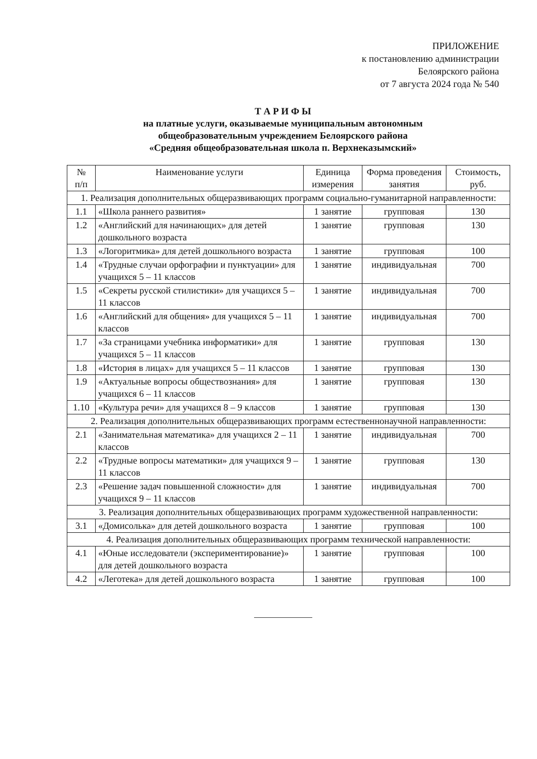ПРИЛОЖЕНИЕ
к постановлению администрации
Белоярского района
от 7 августа 2024 года № 540
Т А Р И Ф Ы
на платные услуги, оказываемые муниципальным автономным
общеобразовательным учреждением Белоярского района
«Средняя общеобразовательная школа п. Верхнеказымский»
| № п/п | Наименование услуги | Единица измерения | Форма проведения занятия | Стоимость, руб. |
| --- | --- | --- | --- | --- |
| 1. Реализация дополнительных общеразвивающих программ социально-гуманитарной направленности: | | | | |
| 1.1 | «Школа раннего развития» | 1 занятие | групповая | 130 |
| 1.2 | «Английский для начинающих» для детей дошкольного возраста | 1 занятие | групповая | 130 |
| 1.3 | «Логоритмика» для детей дошкольного возраста | 1 занятие | групповая | 100 |
| 1.4 | «Трудные случаи орфографии и пунктуации» для учащихся 5 – 11 классов | 1 занятие | индивидуальная | 700 |
| 1.5 | «Секреты русской стилистики» для учащихся 5 – 11 классов | 1 занятие | индивидуальная | 700 |
| 1.6 | «Английский для общения» для учащихся 5 – 11 классов | 1 занятие | индивидуальная | 700 |
| 1.7 | «За страницами учебника информатики» для учащихся 5 – 11 классов | 1 занятие | групповая | 130 |
| 1.8 | «История в лицах» для учащихся 5 – 11 классов | 1 занятие | групповая | 130 |
| 1.9 | «Актуальные вопросы обществознания» для учащихся 6 – 11 классов | 1 занятие | групповая | 130 |
| 1.10 | «Культура речи» для учащихся 8 – 9 классов | 1 занятие | групповая | 130 |
| 2. Реализация дополнительных общеразвивающих программ естественнонаучной направленности: | | | | |
| 2.1 | «Занимательная математика» для учащихся 2 – 11 классов | 1 занятие | индивидуальная | 700 |
| 2.2 | «Трудные вопросы математики» для учащихся 9 – 11 классов | 1 занятие | групповая | 130 |
| 2.3 | «Решение задач повышенной сложности» для учащихся 9 – 11 классов | 1 занятие | индивидуальная | 700 |
| 3. Реализация дополнительных общеразвивающих программ художественной направленности: | | | | |
| 3.1 | «Домисолька» для детей дошкольного возраста | 1 занятие | групповая | 100 |
| 4. Реализация дополнительных общеразвивающих программ технической направленности: | | | | |
| 4.1 | «Юные исследователи (экспериментирование)» для детей дошкольного возраста | 1 занятие | групповая | 100 |
| 4.2 | «Леготека» для детей дошкольного возраста | 1 занятие | групповая | 100 |